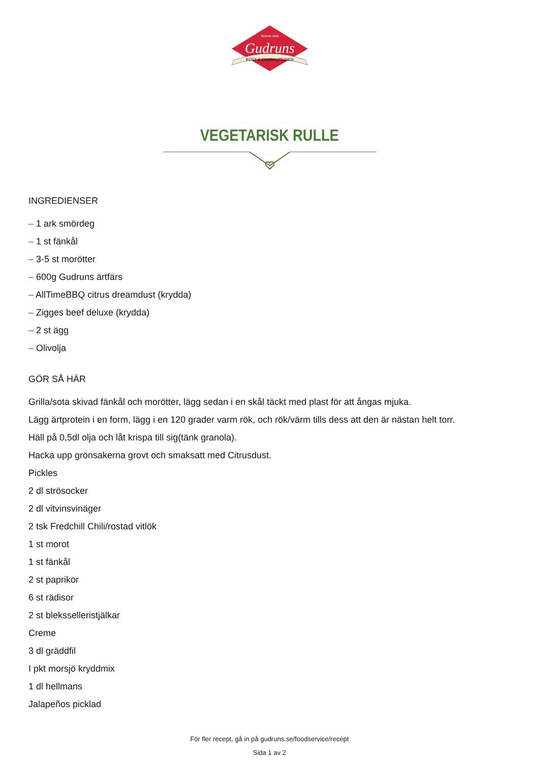SEDAN 1925
Gudruns
KÖTT & CHARKUTERIER
VEGETARISK RULLE
INGREDIENSER
– 1 ark smördeg
– 1 st fänkål
– 3-5 st morötter
– 600g Gudruns ärtfärs
– AllTimeBBQ citrus dreamdust (krydda)
– Zigges beef deluxe (krydda)
– 2 st ägg
– Olivolja
GÖR SÅ HÄR
Grilla/sota skivad fänkål och morötter, lägg sedan i en skål täckt med plast för att ångas mjuka.
Lägg ärtprotein i en form, lägg i en 120 grader varm rök, och rök/värm tills dess att den är nästan helt torr.
Häll på 0,5dl olja och låt krispa till sig(tänk granola).
Hacka upp grönsakerna grovt och smaksatt med Citrusdust.
Pickles
2 dl strösocker
2 dl vitvinsvinäger
2 tsk Fredchill Chili/rostad vitlök
1 st morot
1 st fänkål
2 st paprikor
6 st rädisor
2 st bleksselleristjälkar
Creme
3 dl gräddfil
I pkt morsjö kryddmix
1 dl hellmans
Jalapeños picklad
För fler recept, gå in på gudruns.se/foodservice/recept
Sida 1 av 2